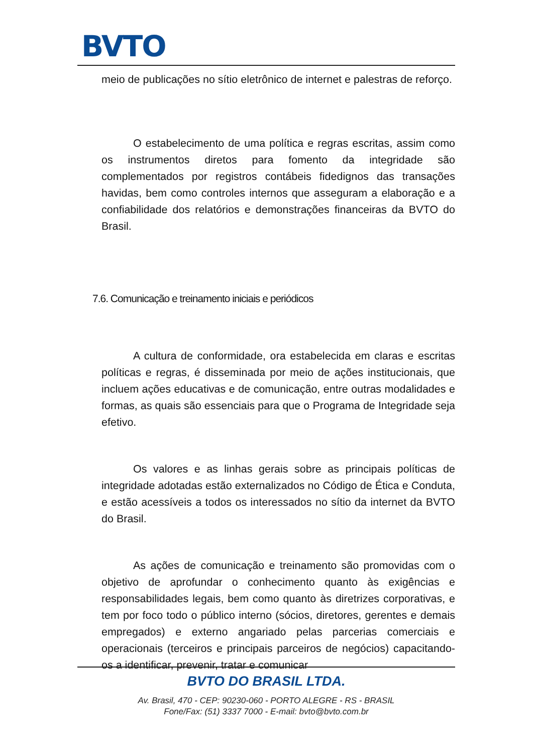BVTO
meio de publicações no sítio eletrônico de internet e palestras de reforço.
O estabelecimento de uma política e regras escritas, assim como os instrumentos diretos para fomento da integridade são complementados por registros contábeis fidedignos das transações havidas, bem como controles internos que asseguram a elaboração e a confiabilidade dos relatórios e demonstrações financeiras da BVTO do Brasil.
7.6. Comunicação e treinamento iniciais e periódicos
A cultura de conformidade, ora estabelecida em claras e escritas políticas e regras, é disseminada por meio de ações institucionais, que incluem ações educativas e de comunicação, entre outras modalidades e formas, as quais são essenciais para que o Programa de Integridade seja efetivo.
Os valores e as linhas gerais sobre as principais políticas de integridade adotadas estão externalizados no Código de Ética e Conduta, e estão acessíveis a todos os interessados no sítio da internet da BVTO do Brasil.
As ações de comunicação e treinamento são promovidas com o objetivo de aprofundar o conhecimento quanto às exigências e responsabilidades legais, bem como quanto às diretrizes corporativas, e tem por foco todo o público interno (sócios, diretores, gerentes e demais empregados) e externo angariado pelas parcerias comerciais e operacionais (terceiros e principais parceiros de negócios) capacitando-os a identificar, prevenir, tratar e comunicar
BVTO DO BRASIL LTDA.
Av. Brasil, 470 - CEP: 90230-060 - PORTO ALEGRE - RS - BRASIL
Fone/Fax: (51) 3337 7000 - E-mail: bvto@bvto.com.br